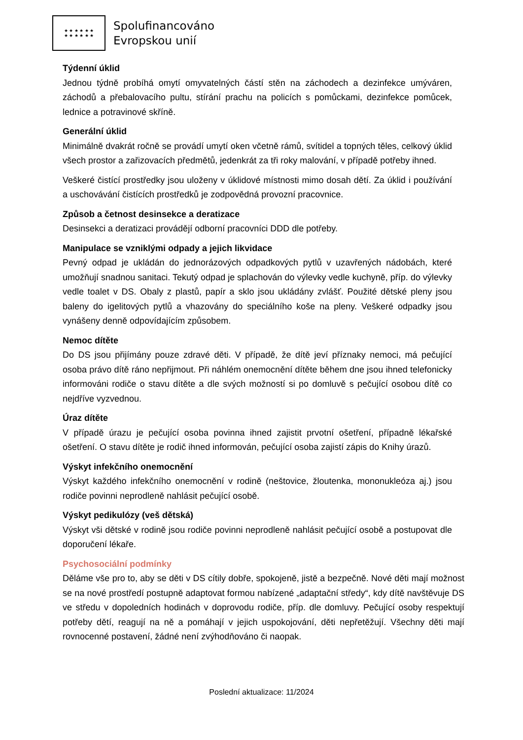★ ★ ★ ★ ★ ★
★ ★ ★ ★ ★ ★
Spolufinancováno
Evropskou unií
Týdenní úklid
Jednou týdně probíhá omytí omyvatelných částí stěn na záchodech a dezinfekce umýváren, záchodů a přebalovacího pultu, stírání prachu na policích s pomůckami, dezinfekce pomůcek, lednice a potravinové skříně.
Generální úklid
Minimálně dvakrát ročně se provádí umytí oken včetně rámů, svítidel a topných těles, celkový úklid všech prostor a zařizovacích předmětů, jedenkrát za tři roky malování, v případě potřeby ihned.
Veškeré čistící prostředky jsou uloženy v úklidové místnosti mimo dosah dětí. Za úklid i používání a uschovávání čistících prostředků je zodpovědná provozní pracovnice.
Způsob a četnost desinsekce a deratizace
Desinsekci a deratizaci provádějí odborní pracovníci DDD dle potřeby.
Manipulace se vzniklými odpady a jejich likvidace
Pevný odpad je ukládán do jednorázových odpadkových pytlů v uzavřených nádobách, které umožňují snadnou sanitaci. Tekutý odpad je splachován do výlevky vedle kuchyně, příp. do výlevky vedle toalet v DS. Obaly z plastů, papír a sklo jsou ukládány zvlášť. Použité dětské pleny jsou baleny do igelitových pytlů a vhazovány do speciálního koše na pleny. Veškeré odpadky jsou vynášeny denně odpovídajícím způsobem.
Nemoc dítěte
Do DS jsou přijímány pouze zdravé děti. V případě, že dítě jeví příznaky nemoci, má pečující osoba právo dítě ráno nepřijmout. Při náhlém onemocnění dítěte během dne jsou ihned telefonicky informováni rodiče o stavu dítěte a dle svých možností si po domluvě s pečující osobou dítě co nejdříve vyzvednou.
Úraz dítěte
V případě úrazu je pečující osoba povinna ihned zajistit prvotní ošetření, případně lékařské ošetření. O stavu dítěte je rodič ihned informován, pečující osoba zajistí zápis do Knihy úrazů.
Výskyt infekčního onemocnění
Výskyt každého infekčního onemocnění v rodině (neštovice, žloutenka, mononukleóza aj.) jsou rodiče povinni neprodleně nahlásit pečující osobě.
Výskyt pedikulózy (veš dětská)
Výskyt vši dětské v rodině jsou rodiče povinni neprodleně nahlásit pečující osobě a postupovat dle doporučení lékaře.
Psychosociální podmínky
Děláme vše pro to, aby se děti v DS cítily dobře, spokojeně, jistě a bezpečně. Nové děti mají možnost se na nové prostředí postupně adaptovat formou nabízené „adaptační středy“, kdy dítě navštěvuje DS ve středu v dopoledních hodinách v doprovodu rodiče, příp. dle domluvy. Pečující osoby respektují potřeby dětí, reagují na ně a pomáhají v jejich uspokojování, děti nepřetěžují. Všechny děti mají rovnocenné postavení, žádné není zvýhodňováno či naopak.
Poslední aktualizace: 11/2024